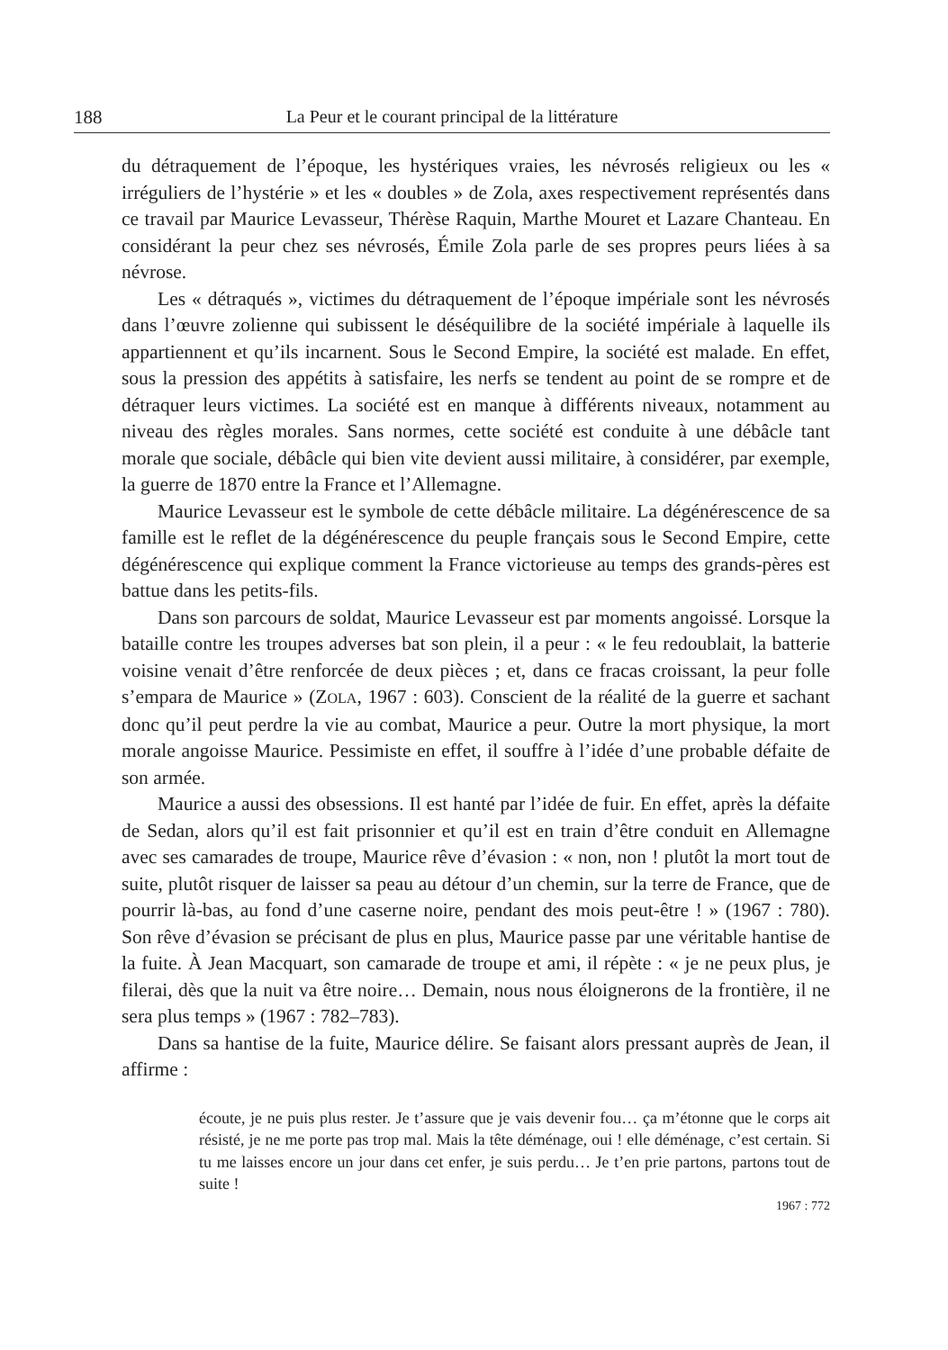188 La Peur et le courant principal de la littérature
du détraquement de l’époque, les hystériques vraies, les névrosés religieux ou les « irréguliers de l’hystérie » et les « doubles » de Zola, axes respectivement représentés dans ce travail par Maurice Levasseur, Thérèse Raquin, Marthe Mouret et Lazare Chanteau. En considérant la peur chez ses névrosés, Émile Zola parle de ses propres peurs liées à sa névrose.
Les « détraqués », victimes du détraquement de l’époque impériale sont les névrosés dans l’œuvre zolienne qui subissent le déséquilibre de la société impériale à laquelle ils appartiennent et qu’ils incarnent. Sous le Second Empire, la société est malade. En effet, sous la pression des appétits à satisfaire, les nerfs se tendent au point de se rompre et de détraquer leurs victimes. La société est en manque à différents niveaux, notamment au niveau des règles morales. Sans normes, cette société est conduite à une débâcle tant morale que sociale, débâcle qui bien vite devient aussi militaire, à considérer, par exemple, la guerre de 1870 entre la France et l’Allemagne.
Maurice Levasseur est le symbole de cette débâcle militaire. La dégénérescence de sa famille est le reflet de la dégénérescence du peuple français sous le Second Empire, cette dégénérescence qui explique comment la France victorieuse au temps des grands-pères est battue dans les petits-fils.
Dans son parcours de soldat, Maurice Levasseur est par moments angoissé. Lorsque la bataille contre les troupes adverses bat son plein, il a peur : « le feu redoublait, la batterie voisine venait d’être renforcée de deux pièces ; et, dans ce fracas croissant, la peur folle s’empara de Maurice » (ZOLA, 1967 : 603). Conscient de la réalité de la guerre et sachant donc qu’il peut perdre la vie au combat, Maurice a peur. Outre la mort physique, la mort morale angoisse Maurice. Pessimiste en effet, il souffre à l’idée d’une probable défaite de son armée.
Maurice a aussi des obsessions. Il est hanté par l’idée de fuir. En effet, après la défaite de Sedan, alors qu’il est fait prisonnier et qu’il est en train d’être conduit en Allemagne avec ses camarades de troupe, Maurice rêve d’évasion : « non, non ! plutôt la mort tout de suite, plutôt risquer de laisser sa peau au détour d’un chemin, sur la terre de France, que de pourrir là-bas, au fond d’une caserne noire, pendant des mois peut-être ! » (1967 : 780). Son rêve d’évasion se précisant de plus en plus, Maurice passe par une véritable hantise de la fuite. À Jean Macquart, son camarade de troupe et ami, il répète : « je ne peux plus, je filerai, dès que la nuit va être noire… Demain, nous nous éloignerons de la frontière, il ne sera plus temps » (1967 : 782–783).
Dans sa hantise de la fuite, Maurice délire. Se faisant alors pressant auprès de Jean, il affirme :
écoute, je ne puis plus rester. Je t’assure que je vais devenir fou… ça m’étonne que le corps ait résisté, je ne me porte pas trop mal. Mais la tête déménage, oui ! elle déménage, c’est certain. Si tu me laisses encore un jour dans cet enfer, je suis perdu… Je t’en prie partons, partons tout de suite !
1967 : 772